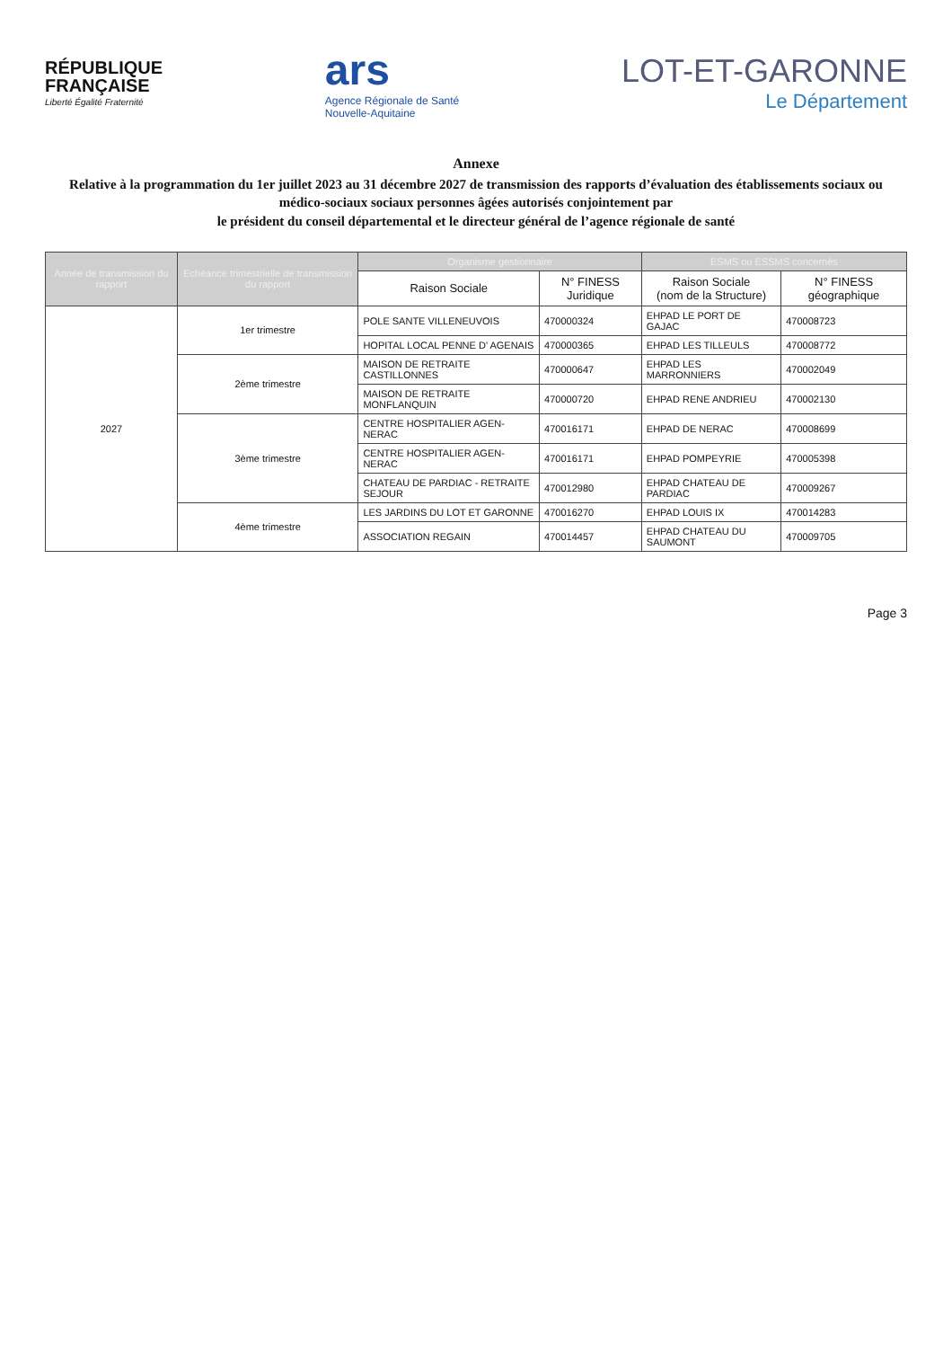RÉPUBLIQUE
FRANÇAISE
Liberté Égalité Fraternité
ars
Agence Régionale de Santé
Nouvelle-Aquitaine
LOT-ET-GARONNE
Le Département
Annexe
Relative à la programmation du 1er juillet 2023 au 31 décembre 2027 de transmission des rapports d’évaluation des établissements sociaux ou médico-sociaux sociaux personnes âgées autorisés conjointement par
le président du conseil départemental et le directeur général de l’agence régionale de santé
| Année de transmission du rapport | Echéance trimestrielle de transmission du rapport | Organisme gestionnaire | | ESMS ou ESSMS concernés | |
| --- | --- | --- | --- | --- | --- |
| | | Raison Sociale | N° FINESS Juridique | Raison Sociale (nom de la Structure) | N° FINESS géographique |
| 2027 | 1er trimestre | POLE SANTE VILLENEUVOIS | 470000324 | EHPAD LE PORT DE GAJAC | 470008723 |
| | | HOPITAL LOCAL PENNE D' AGENAIS | 470000365 | EHPAD LES TILLEULS | 470008772 |
| | 2ème trimestre | MAISON DE RETRAITE CASTILLONNES | 470000647 | EHPAD LES MARRONNIERS | 470002049 |
| | | MAISON DE RETRAITE MONFLANQUIN | 470000720 | EHPAD RENE ANDRIEU | 470002130 |
| | 3ème trimestre | CENTRE HOSPITALIER AGEN-NERAC | 470016171 | EHPAD DE NERAC | 470008699 |
| | | CENTRE HOSPITALIER AGEN-NERAC | 470016171 | EHPAD POMPEYRIE | 470005398 |
| | | CHATEAU DE PARDIAC - RETRAITE SEJOUR | 470012980 | EHPAD CHATEAU DE PARDIAC | 470009267 |
| | 4ème trimestre | LES JARDINS DU LOT ET GARONNE | 470016270 | EHPAD LOUIS IX | 470014283 |
| | | ASSOCIATION REGAIN | 470014457 | EHPAD CHATEAU DU SAUMONT | 470009705 |
Page 3